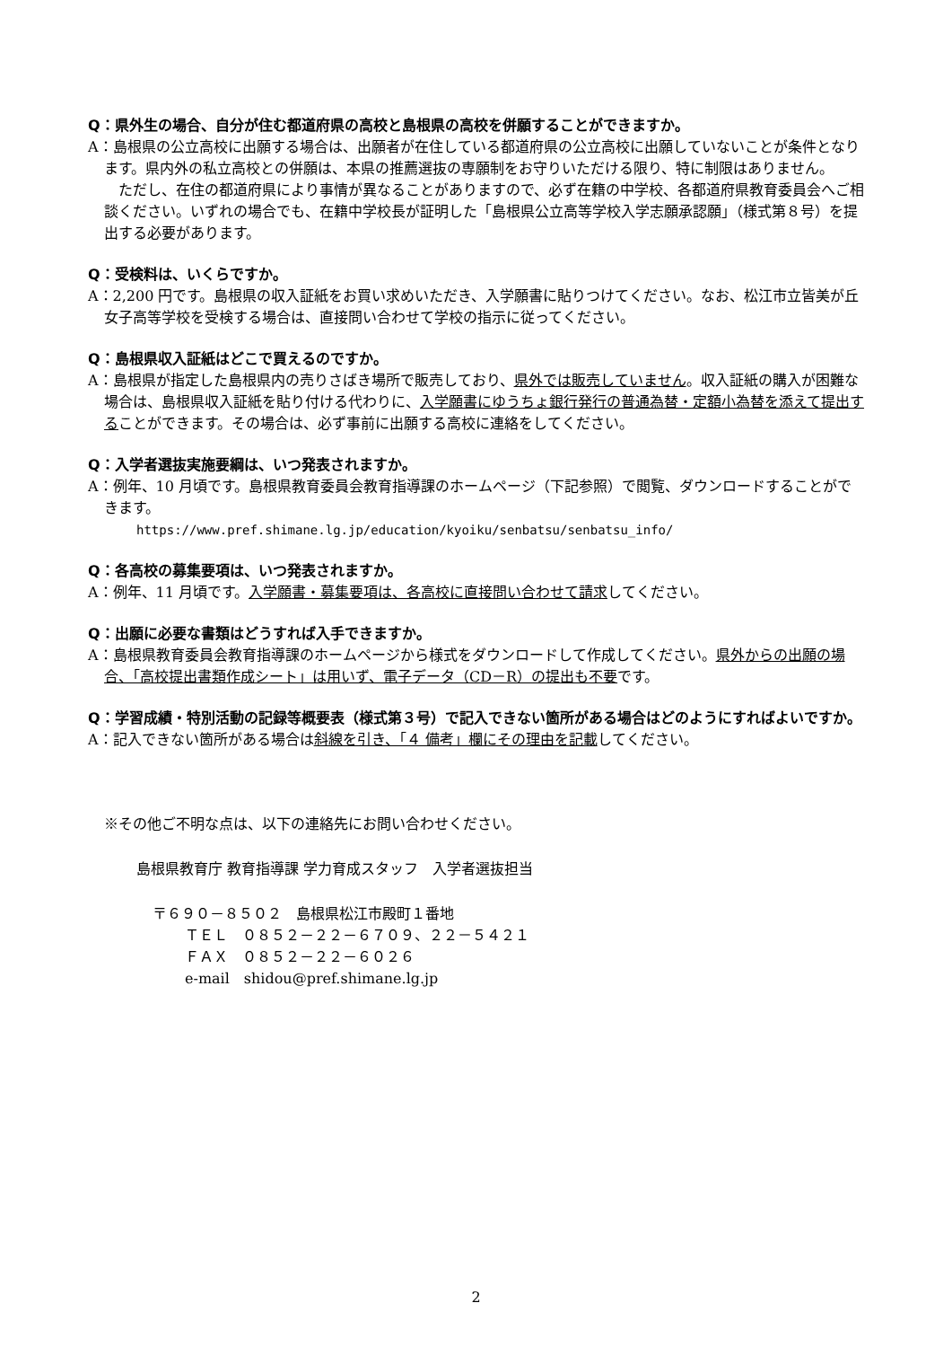Q：県外生の場合、自分が住む都道府県の高校と島根県の高校を併願することができますか。
A：島根県の公立高校に出願する場合は、出願者が在住している都道府県の公立高校に出願していないことが条件となります。県内外の私立高校との併願は、本県の推薦選抜の専願制をお守りいただける限り、特に制限はありません。
ただし、在住の都道府県により事情が異なることがありますので、必ず在籍の中学校、各都道府県教育委員会へご相談ください。いずれの場合でも、在籍中学校長が証明した「島根県公立高等学校入学志願承認願」（様式第８号）を提出する必要があります。
Q：受検料は、いくらですか。
A：2,200 円です。島根県の収入証紙をお買い求めいただき、入学願書に貼りつけてください。なお、松江市立皆美が丘女子高等学校を受検する場合は、直接問い合わせて学校の指示に従ってください。
Q：島根県収入証紙はどこで買えるのですか。
A：島根県が指定した島根県内の売りさばき場所で販売しており、県外では販売していません。収入証紙の購入が困難な場合は、島根県収入証紙を貼り付ける代わりに、入学願書にゆうちょ銀行発行の普通為替・定額小為替を添えて提出することができます。その場合は、必ず事前に出願する高校に連絡をしてください。
Q：入学者選抜実施要綱は、いつ発表されますか。
A：例年、10 月頃です。島根県教育委員会教育指導課のホームページ（下記参照）で閲覧、ダウンロードすることができます。
https://www.pref.shimane.lg.jp/education/kyoiku/senbatsu/senbatsu_info/
Q：各高校の募集要項は、いつ発表されますか。
A：例年、11 月頃です。入学願書・募集要項は、各高校に直接問い合わせて請求してください。
Q：出願に必要な書類はどうすれば入手できますか。
A：島根県教育委員会教育指導課のホームページから様式をダウンロードして作成してください。県外からの出願の場合、「高校提出書類作成シート」は用いず、電子データ（CD－R）の提出も不要です。
Q：学習成績・特別活動の記録等概要表（様式第３号）で記入できない箇所がある場合はどのようにすればよいですか。
A：記入できない箇所がある場合は斜線を引き、「４ 備考」欄にその理由を記載してください。
※その他ご不明な点は、以下の連絡先にお問い合わせください。
島根県教育庁 教育指導課 学力育成スタッフ　入学者選抜担当
〒６９０－８５０２　島根県松江市殿町１番地
ＴＥＬ　０８５２－２２－６７０９、２２－５４２１
ＦＡＸ　０８５２－２２－６０２６
e-mail　shidou@pref.shimane.lg.jp
2